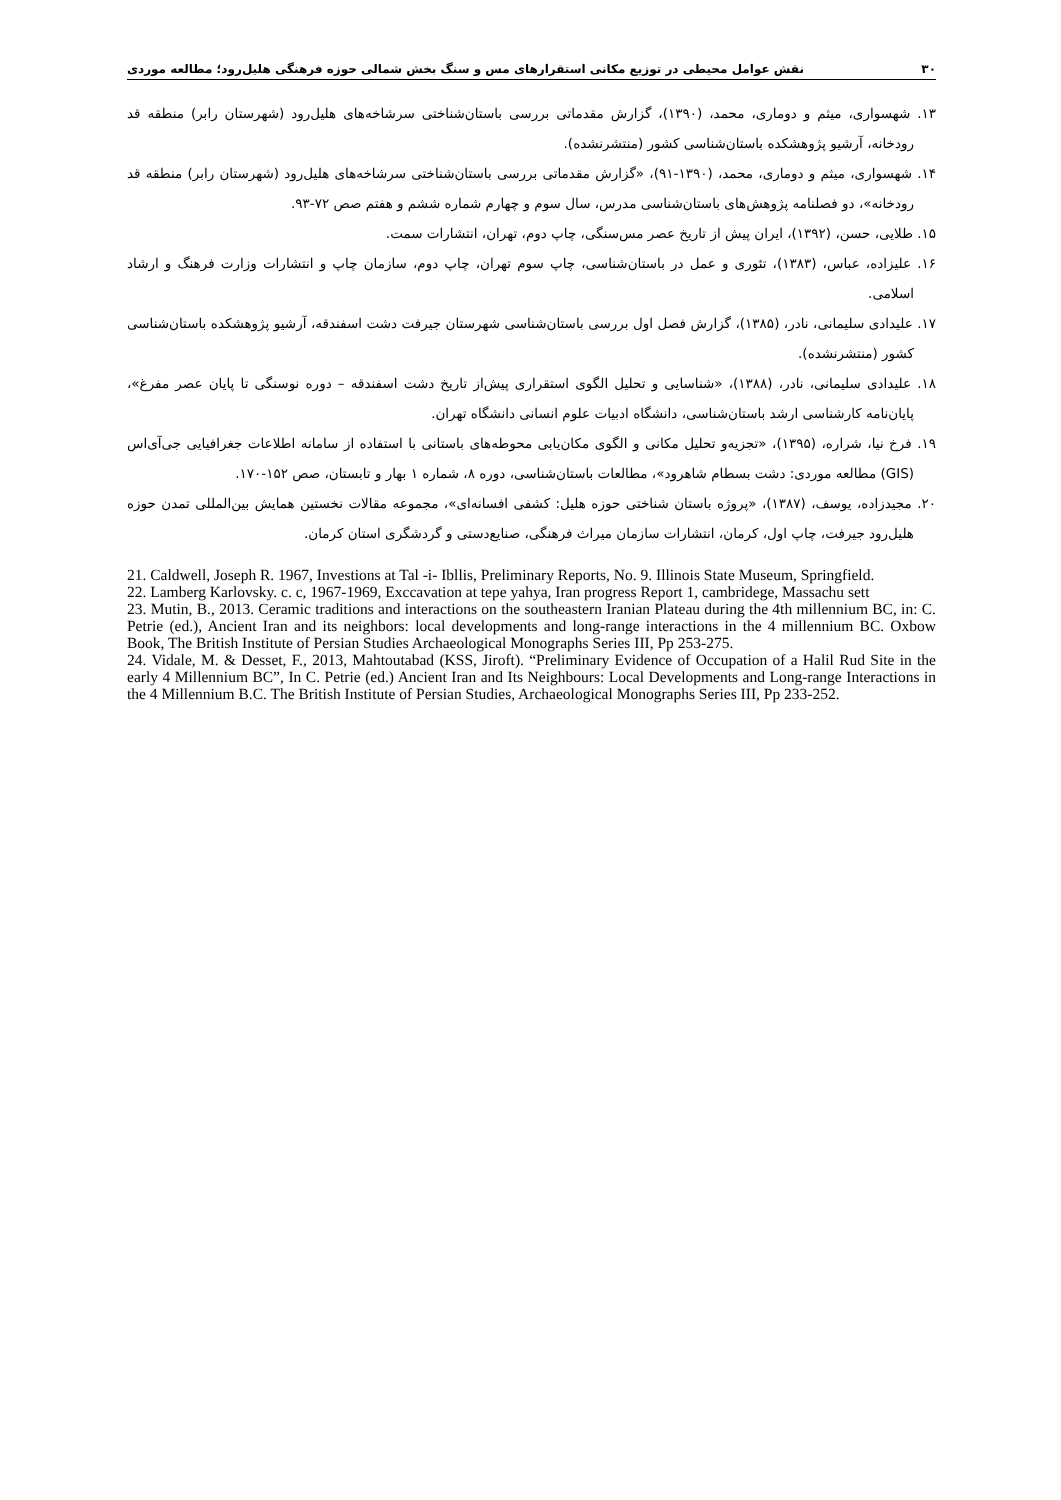۳۰ نقش عوامل محیطی در توزیع مکانی استقرارهای مس و سنگ بخش شمالی حوزه فرهنگی هلیل‌رود؛ مطالعه موردی
۱۳. شهسواری، میثم و دوماری، محمد، (۱۳۹۰)، گزارش مقدماتی بررسی باستان‌شناختی سرشاخه‌های هلیل‌رود (شهرستان رابر) منطقه قد رودخانه، آرشیو پژوهشکده باستان‌شناسی کشور (منتشرنشده).
۱۴. شهسواری، میثم و دوماری، محمد، (۱۳۹۰-۹۱)، «گزارش مقدماتی بررسی باستان‌شناختی سرشاخه‌های هلیل‌رود (شهرستان رابر) منطقه قد رودخانه»، دو فصلنامه پژوهش‌های باستان‌شناسی مدرس، سال سوم و چهارم شماره ششم و هفتم صص ۷۲-۹۳.
۱۵. طلایی، حسن، (۱۳۹۲)، ایران پیش از تاریخ عصر مس‌سنگی، چاپ دوم، تهران، انتشارات سمت.
۱۶. علیزاده، عباس، (۱۳۸۳)، تئوری و عمل در باستان‌شناسی، چاپ سوم تهران، چاپ دوم، سازمان چاپ و انتشارات وزارت فرهنگ و ارشاد اسلامی.
۱۷. علیدادی سلیمانی، نادر، (۱۳۸۵)، گزارش فصل اول بررسی باستان‌شناسی شهرستان جیرفت دشت اسفندقه، آرشیو پژوهشکده باستان‌شناسی کشور (منتشرنشده).
۱۸. علیدادی سلیمانی، نادر، (۱۳۸۸)، «شناسایی و تحلیل الگوی استقراری پیش‌از تاریخ دشت اسفندقه – دوره نوسنگی تا پایان عصر مفرغ»، پایان‌نامه کارشناسی ارشد باستان‌شناسی، دانشگاه ادبیات علوم انسانی دانشگاه تهران.
۱۹. فرخ نیا، شراره، (۱۳۹۵)، «تجزیه‌و تحلیل مکانی و الگوی مکان‌یابی محوطه‌های باستانی با استفاده از سامانه اطلاعات جغرافیایی جی‌آی‌اس (GIS) مطالعه موردی: دشت بسطام شاهرود»، مطالعات باستان‌شناسی، دوره ۸، شماره ۱ بهار و تابستان، صص ۱۵۲-۱۷۰.
۲۰. مجیدزاده، یوسف، (۱۳۸۷)، «پروژه باستان شناختی حوزه هلیل: کشفی افسانه‌ای»، مجموعه مقالات نخستین همایش بین‌المللی تمدن حوزه هلیل‌رود جیرفت، چاپ اول، کرمان، انتشارات سازمان میراث فرهنگی، صنایع‌دستی و گردشگری استان کرمان.
21. Caldwell, Joseph R. 1967, Investions at Tal -i- Ibllis, Preliminary Reports, No. 9. Illinois State Museum, Springfield.
22. Lamberg Karlovsky. c. c, 1967-1969, Exccavation at tepe yahya, Iran progress Report 1, cambridege, Massachu sett
23. Mutin, B., 2013. Ceramic traditions and interactions on the southeastern Iranian Plateau during the 4th millennium BC, in: C. Petrie (ed.), Ancient Iran and its neighbors: local developments and long-range interactions in the 4 millennium BC. Oxbow Book, The British Institute of Persian Studies Archaeological Monographs Series III, Pp 253-275.
24. Vidale, M. & Desset, F., 2013, Mahtoutabad (KSS, Jiroft). “Preliminary Evidence of Occupation of a Halil Rud Site in the early 4 Millennium BC”, In C. Petrie (ed.) Ancient Iran and Its Neighbours: Local Developments and Long-range Interactions in the 4 Millennium B.C. The British Institute of Persian Studies, Archaeological Monographs Series III, Pp 233-252.